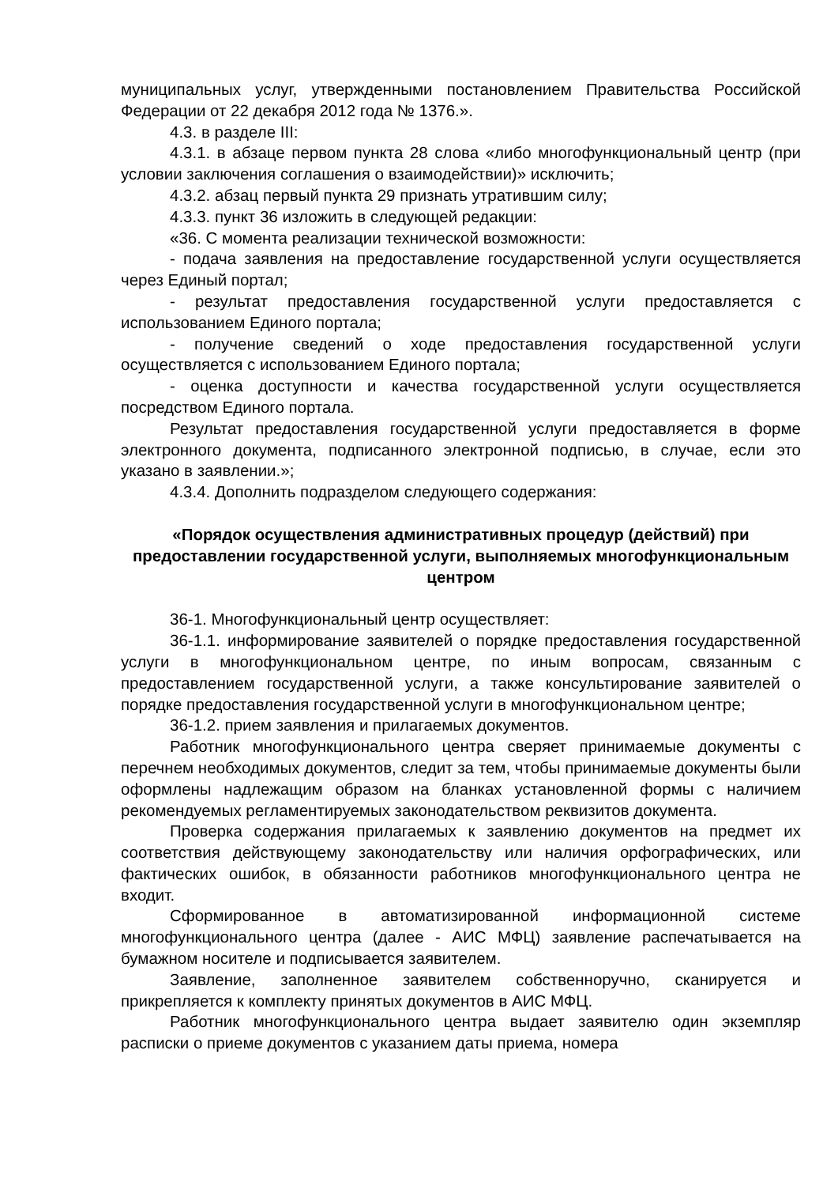муниципальных услуг, утвержденными постановлением Правительства Российской Федерации от 22 декабря 2012 года № 1376.».
4.3. в разделе III:
4.3.1. в абзаце первом пункта 28 слова «либо многофункциональный центр (при условии заключения соглашения о взаимодействии)» исключить;
4.3.2. абзац первый пункта 29 признать утратившим силу;
4.3.3. пункт 36 изложить в следующей редакции:
«36. С момента реализации технической возможности:
- подача заявления на предоставление государственной услуги осуществляется через Единый портал;
- результат предоставления государственной услуги предоставляется с использованием Единого портала;
- получение сведений о ходе предоставления государственной услуги осуществляется с использованием Единого портала;
- оценка доступности и качества государственной услуги осуществляется посредством Единого портала.
Результат предоставления государственной услуги предоставляется в форме электронного документа, подписанного электронной подписью, в случае, если это указано в заявлении.»;
4.3.4. Дополнить подразделом следующего содержания:
«Порядок осуществления административных процедур (действий) при предоставлении государственной услуги, выполняемых многофункциональным центром
36-1. Многофункциональный центр осуществляет:
36-1.1. информирование заявителей о порядке предоставления государственной услуги в многофункциональном центре, по иным вопросам, связанным с предоставлением государственной услуги, а также консультирование заявителей о порядке предоставления государственной услуги в многофункциональном центре;
36-1.2. прием заявления и прилагаемых документов.
Работник многофункционального центра сверяет принимаемые документы с перечнем необходимых документов, следит за тем, чтобы принимаемые документы были оформлены надлежащим образом на бланках установленной формы с наличием рекомендуемых регламентируемых законодательством реквизитов документа.
Проверка содержания прилагаемых к заявлению документов на предмет их соответствия действующему законодательству или наличия орфографических, или фактических ошибок, в обязанности работников многофункционального центра не входит.
Сформированное в автоматизированной информационной системе многофункционального центра (далее - АИС МФЦ) заявление распечатывается на бумажном носителе и подписывается заявителем.
Заявление, заполненное заявителем собственноручно, сканируется и прикрепляется к комплекту принятых документов в АИС МФЦ.
Работник многофункционального центра выдает заявителю один экземпляр расписки о приеме документов с указанием даты приема, номера